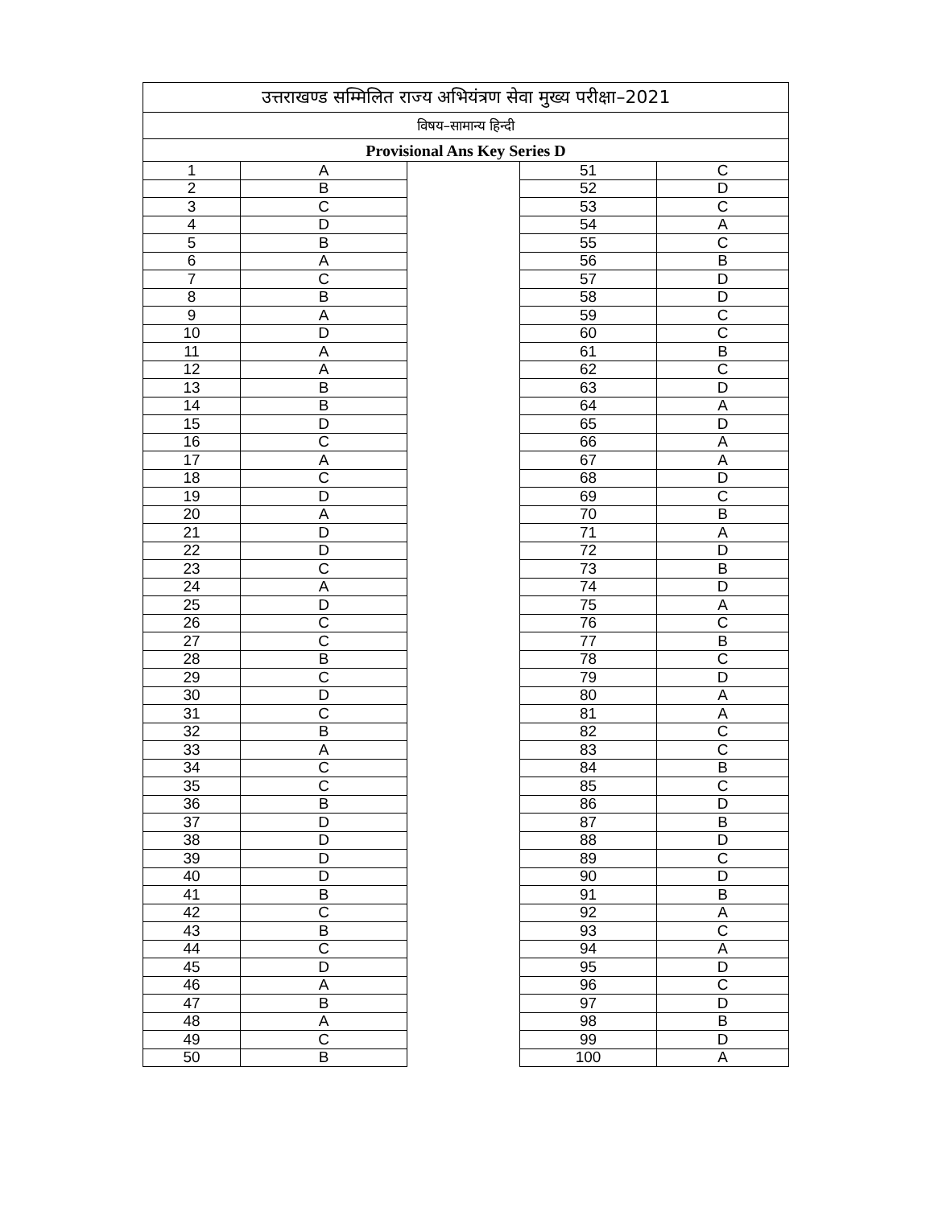| उत्तराखण्ड सम्मिलित राज्य अभियंत्रण सेवा मुख्य परीक्षा–2021 | | | | |
| विषय–सामान्य हिन्दी | | | | |
| Provisional Ans Key Series D | | | | |
| 1 | A | | 51 | C |
| 2 | B | | 52 | D |
| 3 | C | | 53 | C |
| 4 | D | | 54 | A |
| 5 | B | | 55 | C |
| 6 | A | | 56 | B |
| 7 | C | | 57 | D |
| 8 | B | | 58 | D |
| 9 | A | | 59 | C |
| 10 | D | | 60 | C |
| 11 | A | | 61 | B |
| 12 | A | | 62 | C |
| 13 | B | | 63 | D |
| 14 | B | | 64 | A |
| 15 | D | | 65 | D |
| 16 | C | | 66 | A |
| 17 | A | | 67 | A |
| 18 | C | | 68 | D |
| 19 | D | | 69 | C |
| 20 | A | | 70 | B |
| 21 | D | | 71 | A |
| 22 | D | | 72 | D |
| 23 | C | | 73 | B |
| 24 | A | | 74 | D |
| 25 | D | | 75 | A |
| 26 | C | | 76 | C |
| 27 | C | | 77 | B |
| 28 | B | | 78 | C |
| 29 | C | | 79 | D |
| 30 | D | | 80 | A |
| 31 | C | | 81 | A |
| 32 | B | | 82 | C |
| 33 | A | | 83 | C |
| 34 | C | | 84 | B |
| 35 | C | | 85 | C |
| 36 | B | | 86 | D |
| 37 | D | | 87 | B |
| 38 | D | | 88 | D |
| 39 | D | | 89 | C |
| 40 | D | | 90 | D |
| 41 | B | | 91 | B |
| 42 | C | | 92 | A |
| 43 | B | | 93 | C |
| 44 | C | | 94 | A |
| 45 | D | | 95 | D |
| 46 | A | | 96 | C |
| 47 | B | | 97 | D |
| 48 | A | | 98 | B |
| 49 | C | | 99 | D |
| 50 | B | | 100 | A |